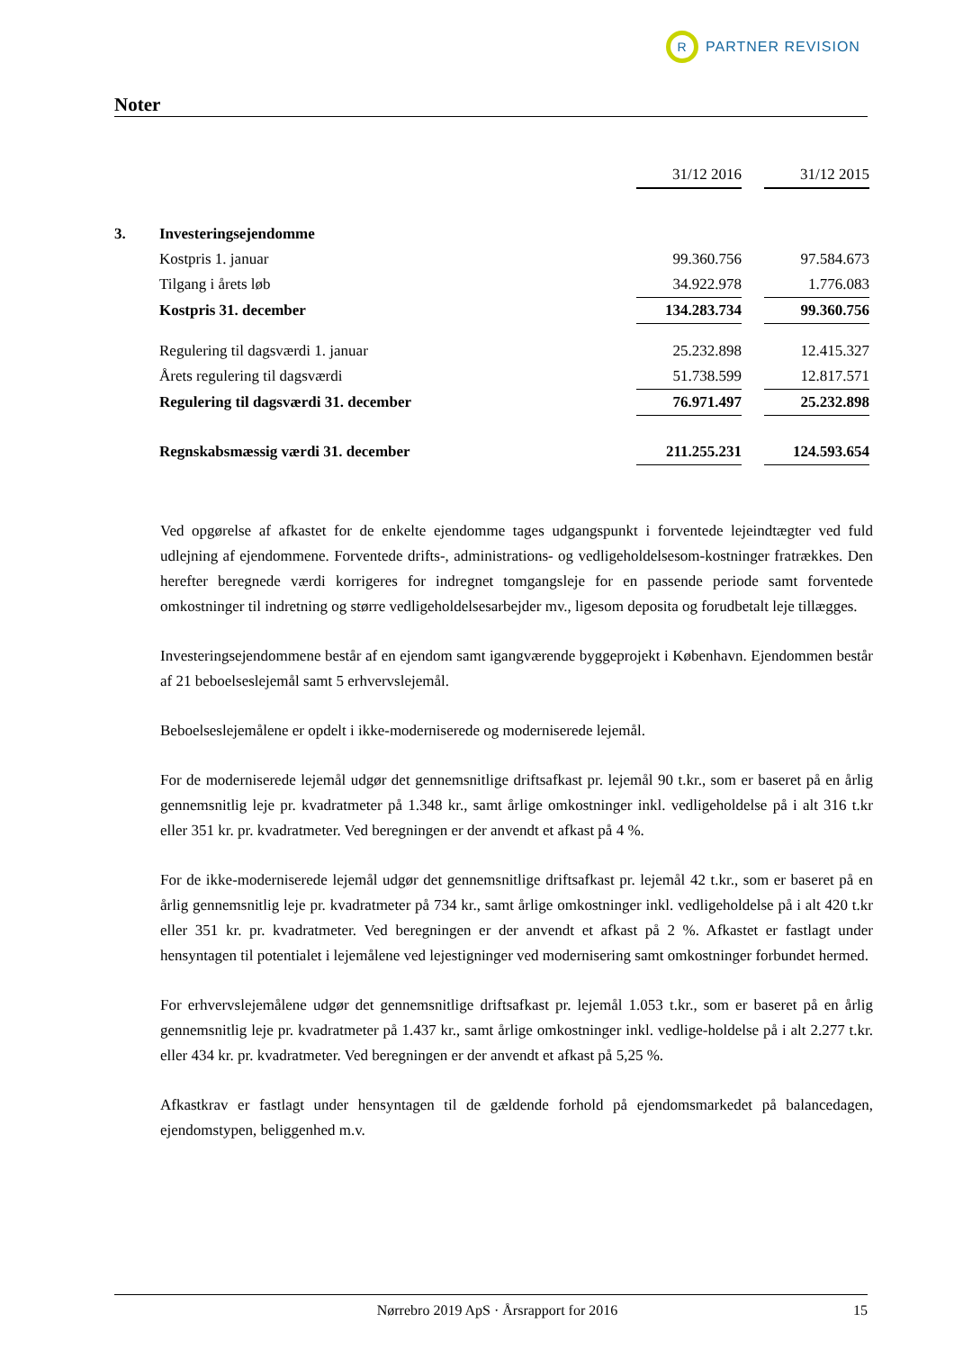R
PARTNER REVISION
Noter
| | | 31/12 2016 | | 31/12 2015 |
| 3. | Investeringsejendomme | | | |
| | Kostpris 1. januar | 99.360.756 | | 97.584.673 |
| | Tilgang i årets løb | 34.922.978 | | 1.776.083 |
| | Kostpris 31. december | 134.283.734 | | 99.360.756 |
| | Regulering til dagsværdi 1. januar | 25.232.898 | | 12.415.327 |
| | Årets regulering til dagsværdi | 51.738.599 | | 12.817.571 |
| | Regulering til dagsværdi 31. december | 76.971.497 | | 25.232.898 |
| | Regnskabsmæssig værdi 31. december | 211.255.231 | | 124.593.654 |
Ved opgørelse af afkastet for de enkelte ejendomme tages udgangspunkt i forventede lejeindtægter ved fuld udlejning af ejendommene. Forventede drifts-, administrations- og vedligeholdelsesom-kostninger fratrækkes. Den herefter beregnede værdi korrigeres for indregnet tomgangsleje for en passende periode samt forventede omkostninger til indretning og større vedligeholdelsesarbejder mv., ligesom deposita og forudbetalt leje tillægges.
Investeringsejendommene består af en ejendom samt igangværende byggeprojekt i København. Ejendommen består af 21 beboelseslejemål samt 5 erhvervslejemål.
Beboelseslejemålene er opdelt i ikke-moderniserede og moderniserede lejemål.
For de moderniserede lejemål udgør det gennemsnitlige driftsafkast pr. lejemål 90 t.kr., som er baseret på en årlig gennemsnitlig leje pr. kvadratmeter på 1.348 kr., samt årlige omkostninger inkl. vedligeholdelse på i alt 316 t.kr eller 351 kr. pr. kvadratmeter. Ved beregningen er der anvendt et afkast på 4 %.
For de ikke-moderniserede lejemål udgør det gennemsnitlige driftsafkast pr. lejemål 42 t.kr., som er baseret på en årlig gennemsnitlig leje pr. kvadratmeter på 734 kr., samt årlige omkostninger inkl. vedligeholdelse på i alt 420 t.kr eller 351 kr. pr. kvadratmeter. Ved beregningen er der anvendt et afkast på 2 %. Afkastet er fastlagt under hensyntagen til potentialet i lejemålene ved lejestigninger ved modernisering samt omkostninger forbundet hermed.
For erhvervslejemålene udgør det gennemsnitlige driftsafkast pr. lejemål 1.053 t.kr., som er baseret på en årlig gennemsnitlig leje pr. kvadratmeter på 1.437 kr., samt årlige omkostninger inkl. vedlige-holdelse på i alt 2.277 t.kr. eller 434 kr. pr. kvadratmeter. Ved beregningen er der anvendt et afkast på 5,25 %.
Afkastkrav er fastlagt under hensyntagen til de gældende forhold på ejendomsmarkedet på balancedagen, ejendomstypen, beliggenhed m.v.
Nørrebro 2019 ApS · Årsrapport for 2016 15